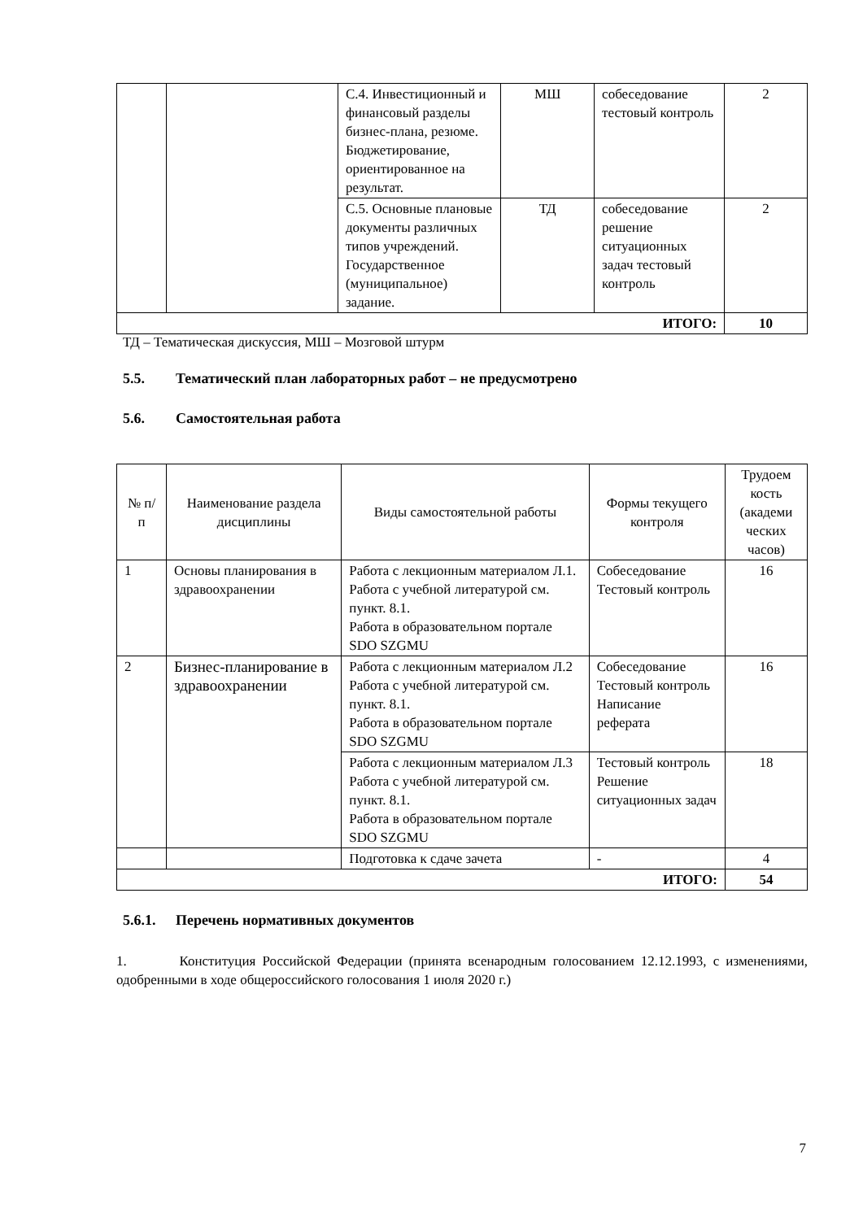| | | С.4. Инвестиционный и финансовый разделы бизнес-плана, резюме. Бюджетирование, ориентированное на результат. | МШ | собеседование тестовый контроль | 2 |
| | | С.5. Основные плановые документы различных типов учреждений. Государственное (муниципальное) задание. | ТД | собеседование решение ситуационных задач тестовый контроль | 2 |
| ИТОГО: | | | | | 10 |
ТД – Тематическая дискуссия, МШ – Мозговой штурм
5.5. Тематический план лабораторных работ – не предусмотрено
5.6. Самостоятельная работа
| № п/п | Наименование раздела дисциплины | Виды самостоятельной работы | Формы текущего контроля | Трудоем кость (академи ческих часов) |
| --- | --- | --- | --- | --- |
| 1 | Основы планирования в здравоохранении | Работа с лекционным материалом Л.1. Работа с учебной литературой см. пункт. 8.1. Работа в образовательном портале SDO SZGMU | Собеседование Тестовый контроль | 16 |
| 2 | Бизнес-планирование в здравоохранении | Работа с лекционным материалом Л.2 Работа с учебной литературой см. пункт. 8.1. Работа в образовательном портале SDO SZGMU | Собеседование Тестовый контроль Написание реферата | 16 |
| | | Работа с лекционным материалом Л.3 Работа с учебной литературой см. пункт. 8.1. Работа в образовательном портале SDO SZGMU | Тестовый контроль Решение ситуационных задач | 18 |
| | | Подготовка к сдаче зачета | - | 4 |
| ИТОГО: | | | | 54 |
5.6.1. Перечень нормативных документов
1. Конституция Российской Федерации (принята всенародным голосованием 12.12.1993, с изменениями, одобренными в ходе общероссийского голосования 1 июля 2020 г.)
7